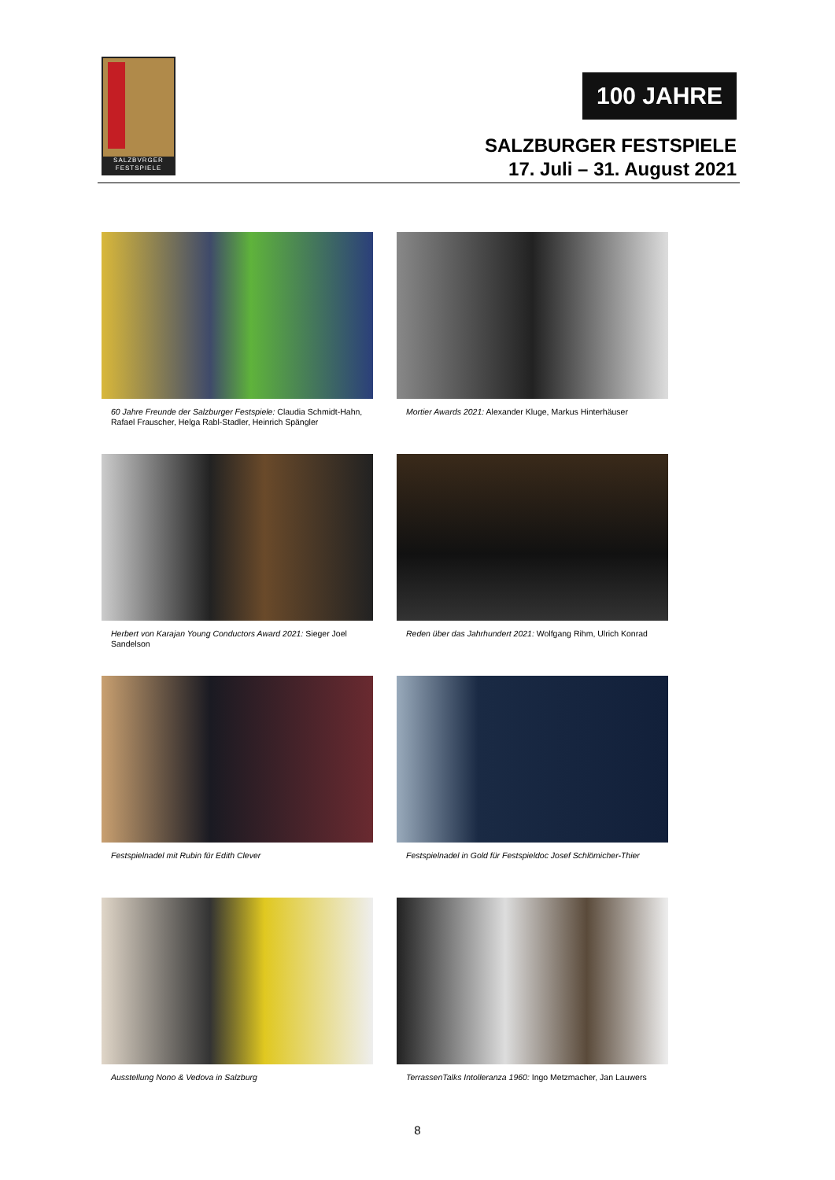SALZBVRGER FESTSPIELE
100 JAHRE
SALZBURGER FESTSPIELE
17. Juli – 31. August 2021
60 Jahre Freunde der Salzburger Festspiele: Claudia Schmidt-Hahn, Rafael Frauscher, Helga Rabl-Stadler, Heinrich Spängler
Mortier Awards 2021: Alexander Kluge, Markus Hinterhäuser
Herbert von Karajan Young Conductors Award 2021: Sieger Joel Sandelson
Reden über das Jahrhundert 2021: Wolfgang Rihm, Ulrich Konrad
Festspielnadel mit Rubin für Edith Clever
Festspielnadel in Gold für Festspieldoc Josef Schlömicher-Thier
Ausstellung Nono & Vedova in Salzburg
TerrassenTalks Intolleranza 1960: Ingo Metzmacher, Jan Lauwers
8